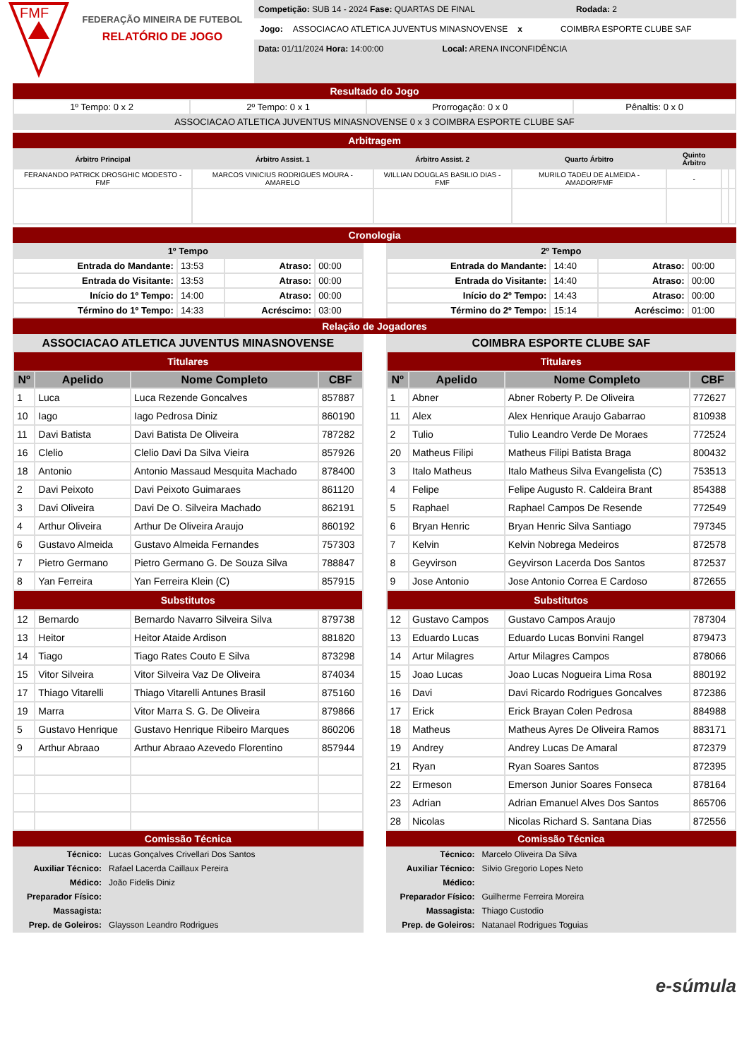FMF
FEDERAÇÃO MINEIRA DE FUTEBOL
RELATÓRIO DE JOGO
Competição: SUB 14 - 2024 Fase: QUARTAS DE FINAL Rodada: 2
Jogo: ASSOCIACAO ATLETICA JUVENTUS MINASNOVENSE x COIMBRA ESPORTE CLUBE SAF
Data: 01/11/2024 Hora: 14:00:00 Local: ARENA INCONFIDÊNCIA
Resultado do Jogo
| 1º Tempo: 0 x 2 | 2º Tempo: 0 x 1 | Prorrogação: 0 x 0 | Pênaltis: 0 x 0 |
| ASSOCIACAO ATLETICA JUVENTUS MINASNOVENSE 0 x 3 COIMBRA ESPORTE CLUBE SAF | | | |
Arbitragem
| Árbitro Principal | Árbitro Assist. 1 | Árbitro Assist. 2 | Quarto Árbitro | Quinto Árbitro | | |
| --- | --- | --- | --- | --- | --- | --- |
| FERANANDO PATRICK DROSGHIC MODESTO - FMF | MARCOS VINICIUS RODRIGUES MOURA - AMARELO | WILLIAN DOUGLAS BASILIO DIAS - FMF | MURILO TADEU DE ALMEIDA - AMADOR/FMF | - | | |
Cronologia
| 1º Tempo | | | |
| --- | --- | --- | --- |
| Entrada do Mandante: | 13:53 | Atraso: | 00:00 |
| Entrada do Visitante: | 13:53 | Atraso: | 00:00 |
| Início do 1º Tempo: | 14:00 | Atraso: | 00:00 |
| Término do 1º Tempo: | 14:33 | Acréscimo: | 03:00 |
| 2º Tempo | | | |
| --- | --- | --- | --- |
| Entrada do Mandante: | 14:40 | Atraso: | 00:00 |
| Entrada do Visitante: | 14:40 | Atraso: | 00:00 |
| Início do 2º Tempo: | 14:43 | Atraso: | 00:00 |
| Término do 2º Tempo: | 15:14 | Acréscimo: | 01:00 |
Relação de Jogadores
| ASSOCIACAO ATLETICA JUVENTUS MINASNOVENSE | | | |
| --- | --- | --- | --- |
| Titulares | | | |
| Nº | Apelido | Nome Completo | CBF |
| 1 | Luca | Luca Rezende Goncalves | 857887 |
| 10 | Iago | Iago Pedrosa Diniz | 860190 |
| 11 | Davi Batista | Davi Batista De Oliveira | 787282 |
| 16 | Clelio | Clelio Davi Da Silva Vieira | 857926 |
| 18 | Antonio | Antonio Massaud Mesquita Machado | 878400 |
| 2 | Davi Peixoto | Davi Peixoto Guimaraes | 861120 |
| 3 | Davi Oliveira | Davi De O. Silveira Machado | 862191 |
| 4 | Arthur Oliveira | Arthur De Oliveira Araujo | 860192 |
| 6 | Gustavo Almeida | Gustavo Almeida Fernandes | 757303 |
| 7 | Pietro Germano | Pietro Germano G. De Souza Silva | 788847 |
| 8 | Yan Ferreira | Yan Ferreira Klein (C) | 857915 |
| Substitutos | | | |
| 12 | Bernardo | Bernardo Navarro Silveira Silva | 879738 |
| 13 | Heitor | Heitor Ataide Ardison | 881820 |
| 14 | Tiago | Tiago Rates Couto E Silva | 873298 |
| 15 | Vitor Silveira | Vitor Silveira Vaz De Oliveira | 874034 |
| 17 | Thiago Vitarelli | Thiago Vitarelli Antunes Brasil | 875160 |
| 19 | Marra | Vitor Marra S. G. De Oliveira | 879866 |
| 5 | Gustavo Henrique | Gustavo Henrique Ribeiro Marques | 860206 |
| 9 | Arthur Abraao | Arthur Abraao Azevedo Florentino | 857944 |
Comissão Técnica
| Técnico: | Lucas Gonçalves Crivellari Dos Santos |
| Auxiliar Técnico: | Rafael Lacerda Caillaux Pereira |
| Médico: | João Fidelis Diniz |
| Preparador Físico: | |
| Massagista: | |
| Prep. de Goleiros: | Glaysson Leandro Rodrigues |
| COIMBRA ESPORTE CLUBE SAF | | | |
| --- | --- | --- | --- |
| Titulares | | | |
| Nº | Apelido | Nome Completo | CBF |
| 1 | Abner | Abner Roberty P. De Oliveira | 772627 |
| 11 | Alex | Alex Henrique Araujo Gabarrao | 810938 |
| 2 | Tulio | Tulio Leandro Verde De Moraes | 772524 |
| 20 | Matheus Filipi | Matheus Filipi Batista Braga | 800432 |
| 3 | Italo Matheus | Italo Matheus Silva Evangelista (C) | 753513 |
| 4 | Felipe | Felipe Augusto R. Caldeira Brant | 854388 |
| 5 | Raphael | Raphael Campos De Resende | 772549 |
| 6 | Bryan Henric | Bryan Henric Silva Santiago | 797345 |
| 7 | Kelvin | Kelvin Nobrega Medeiros | 872578 |
| 8 | Geyvirson | Geyvirson Lacerda Dos Santos | 872537 |
| 9 | Jose Antonio | Jose Antonio Correa E Cardoso | 872655 |
| Substitutos | | | |
| 12 | Gustavo Campos | Gustavo Campos Araujo | 787304 |
| 13 | Eduardo Lucas | Eduardo Lucas Bonvini Rangel | 879473 |
| 14 | Artur Milagres | Artur Milagres Campos | 878066 |
| 15 | Joao Lucas | Joao Lucas Nogueira Lima Rosa | 880192 |
| 16 | Davi | Davi Ricardo Rodrigues Goncalves | 872386 |
| 17 | Erick | Erick Brayan Colen Pedrosa | 884988 |
| 18 | Matheus | Matheus Ayres De Oliveira Ramos | 883171 |
| 19 | Andrey | Andrey Lucas De Amaral | 872379 |
| 21 | Ryan | Ryan Soares Santos | 872395 |
| 22 | Ermeson | Emerson Junior Soares Fonseca | 878164 |
| 23 | Adrian | Adrian Emanuel Alves Dos Santos | 865706 |
| 28 | Nicolas | Nicolas Richard S. Santana Dias | 872556 |
Comissão Técnica
| Técnico: | Marcelo Oliveira Da Silva |
| Auxiliar Técnico: | Silvio Gregorio Lopes Neto |
| Médico: | |
| Preparador Físico: | Guilherme Ferreira Moreira |
| Massagista: | Thiago Custodio |
| Prep. de Goleiros: | Natanael Rodrigues Toguias |
e-súmula